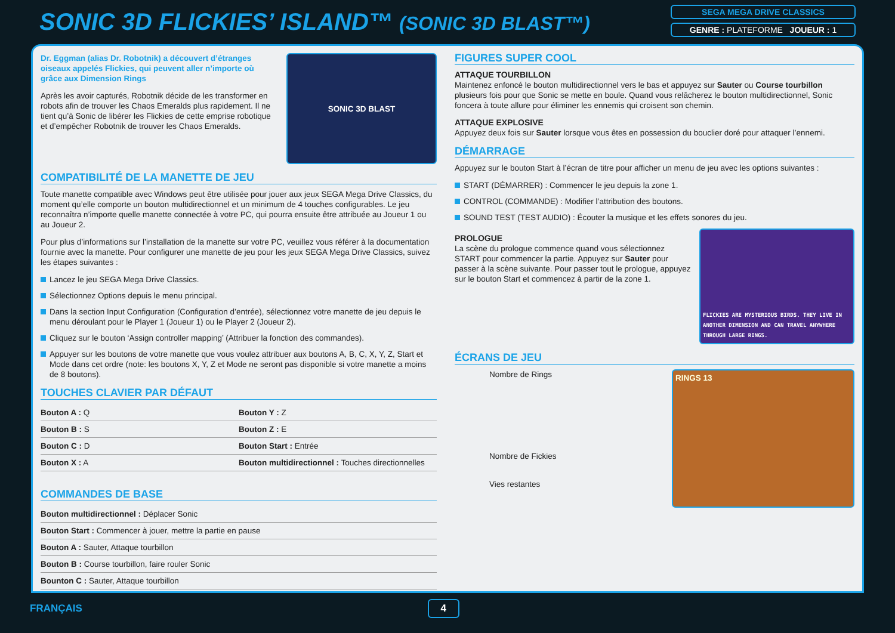SONIC 3D FLICKIES’ ISLAND™ (SONIC 3D BLAST™)
SEGA MEGA DRIVE CLASSICS
GENRE : PLATEFORME JOUEUR : 1
Dr. Eggman (alias Dr. Robotnik) a découvert d’étranges oiseaux appelés Flickies, qui peuvent aller n’importe où grâce aux Dimension Rings
Après les avoir capturés, Robotnik décide de les transformer en robots afin de trouver les Chaos Emeralds plus rapidement. Il ne tient qu’à Sonic de libérer les Flickies de cette emprise robotique et d’empêcher Robotnik de trouver les Chaos Emeralds.
SONIC 3D BLAST
COMPATIBILITÉ DE LA MANETTE DE JEU
Toute manette compatible avec Windows peut être utilisée pour jouer aux jeux SEGA Mega Drive Classics, du moment qu’elle comporte un bouton multidirectionnel et un minimum de 4 touches configurables. Le jeu reconnaîtra n’importe quelle manette connectée à votre PC, qui pourra ensuite être attribuée au Joueur 1 ou au Joueur 2.
Pour plus d’informations sur l’installation de la manette sur votre PC, veuillez vous référer à la documentation fournie avec la manette. Pour configurer une manette de jeu pour les jeux SEGA Mega Drive Classics, suivez les étapes suivantes :
Lancez le jeu SEGA Mega Drive Classics.
Sélectionnez Options depuis le menu principal.
Dans la section Input Configuration (Configuration d’entrée), sélectionnez votre manette de jeu depuis le menu déroulant pour le Player 1 (Joueur 1) ou le Player 2 (Joueur 2).
Cliquez sur le bouton ‘Assign controller mapping’ (Attribuer la fonction des commandes).
Appuyer sur les boutons de votre manette que vous voulez attribuer aux boutons A, B, C, X, Y, Z, Start et Mode dans cet ordre (note: les boutons X, Y, Z et Mode ne seront pas disponible si votre manette a moins de 8 boutons).
TOUCHES CLAVIER PAR DÉFAUT
| Bouton A : Q | Bouton Y : Z |
| Bouton B : S | Bouton Z : E |
| Bouton C : D | Bouton Start : Entrée |
| Bouton X : A | Bouton multidirectionnel : Touches directionnelles |
COMMANDES DE BASE
| Bouton multidirectionnel : Déplacer Sonic |
| Bouton Start : Commencer à jouer, mettre la partie en pause |
| Bouton A : Sauter, Attaque tourbillon |
| Bouton B : Course tourbillon, faire rouler Sonic |
| Bounton C : Sauter, Attaque tourbillon |
FIGURES SUPER COOL
ATTAQUE TOURBILLON
Maintenez enfoncé le bouton multidirectionnel vers le bas et appuyez sur Sauter ou Course tourbillon plusieurs fois pour que Sonic se mette en boule. Quand vous relâcherez le bouton multidirectionnel, Sonic foncera à toute allure pour éliminer les ennemis qui croisent son chemin.
ATTAQUE EXPLOSIVE
Appuyez deux fois sur Sauter lorsque vous êtes en possession du bouclier doré pour attaquer l’ennemi.
DÉMARRAGE
Appuyez sur le bouton Start à l’écran de titre pour afficher un menu de jeu avec les options suivantes :
START (DÉMARRER) : Commencer le jeu depuis la zone 1.
CONTROL (COMMANDE) : Modifier l’attribution des boutons.
SOUND TEST (TEST AUDIO) : Écouter la musique et les effets sonores du jeu.
PROLOGUE
La scène du prologue commence quand vous sélectionnez START pour commencer la partie. Appuyez sur Sauter pour passer à la scène suivante. Pour passer tout le prologue, appuyez sur le bouton Start et commencez à partir de la zone 1.
FLICKIES ARE MYSTERIOUS BIRDS. THEY LIVE IN ANOTHER DIMENSION AND CAN TRAVEL ANYWHERE THROUGH LARGE RINGS.
ÉCRANS DE JEU
Nombre de Rings
Nombre de Fickies
Vies restantes
RINGS 13
FRANÇAIS 4